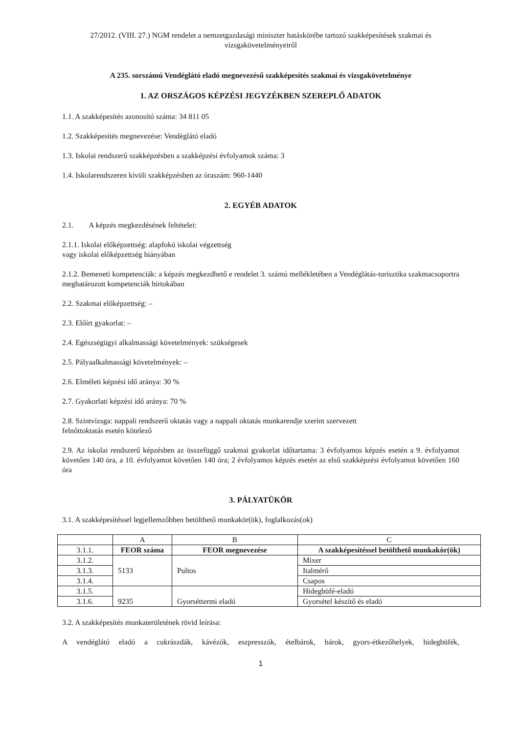27/2012. (VIII. 27.) NGM rendelet a nemzetgazdasági miniszter hatáskörébe tartozó szakképesítések szakmai és vizsgakövetelményeiről
A 235. sorszámú Vendéglátó eladó megnevezésű szakképesítés szakmai és vizsgakövetelménye
1. AZ ORSZÁGOS KÉPZÉSI JEGYZÉKBEN SZEREPLŐ ADATOK
1.1. A szakképesítés azonosító száma: 34 811 05
1.2. Szakképesítés megnevezése: Vendéglátó eladó
1.3. Iskolai rendszerű szakképzésben a szakképzési évfolyamok száma: 3
1.4. Iskolarendszeren kívüli szakképzésben az óraszám: 960-1440
2. EGYÉB ADATOK
2.1. A képzés megkezdésének feltételei:
2.1.1. Iskolai előképzettség: alapfokú iskolai végzettség
vagy iskolai előképzettség hiányában
2.1.2. Bemeneti kompetenciák: a képzés megkezdhető e rendelet 3. számú mellékletében a Vendéglátás-turisztika szakmacsoportra meghatározott kompetenciák birtokában
2.2. Szakmai előképzettség: –
2.3. Előírt gyakorlat: –
2.4. Egészségügyi alkalmassági követelmények: szükségesek
2.5. Pályaalkalmassági követelmények: –
2.6. Elméleti képzési idő aránya: 30 %
2.7. Gyakorlati képzési idő aránya: 70 %
2.8. Szintvizsga: nappali rendszerű oktatás vagy a nappali oktatás munkarendje szerint szervezett
felnőttoktatás esetén kötelező
2.9. Az iskolai rendszerű képzésben az összefüggő szakmai gyakorlat időtartama: 3 évfolyamos képzés esetén a 9. évfolyamot követően 140 óra, a 10. évfolyamot követően 140 óra; 2 évfolyamos képzés esetén az első szakképzési évfolyamot követően 160 óra
3. PÁLYATÜKÖR
3.1. A szakképesítéssel legjellemzőbben betölthető munkakör(ök), foglalkozás(ok)
| | A | B | C |
| 3.1.1. | FEOR száma | FEOR megnevezése | A szakképesítéssel betölthető munkakör(ök) |
| 3.1.2. | 5133 | Pultos | Mixer |
| 3.1.3. | | | Italmérő |
| 3.1.4. | | | Csapos |
| 3.1.5. | 9235 | Gyorséttermi eladó | Hidegbüfé-eladó |
| 3.1.6. | | | Gyorsétel készítő és eladó |
3.2. A szakképesítés munkaterületének rövid leírása:
A vendéglátó eladó a cukrászdák, kávézók, eszpresszók, ételbárok, bárok, gyors-étkezőhelyek, hidegbüfék,
1